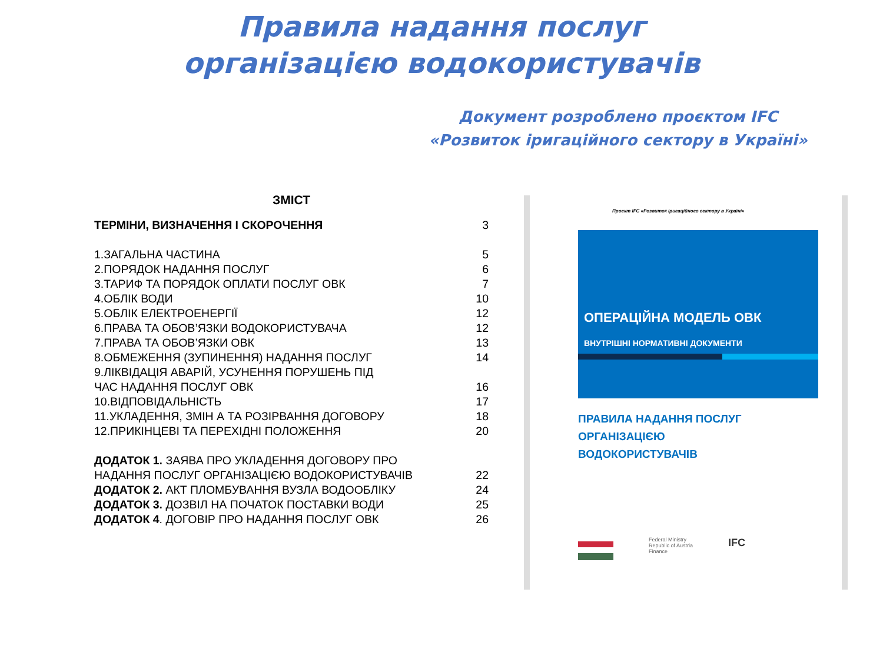Правила надання послуг організацією водокористувачів
Документ розроблено проєктом IFC
«Розвиток іригаційного сектору в Україні»
ЗМІСТ
| ТЕРМІНИ, ВИЗНАЧЕННЯ І СКОРОЧЕННЯ | 3 |
| 1.ЗАГАЛЬНА ЧАСТИНА | 5 |
| 2.ПОРЯДОК НАДАННЯ ПОСЛУГ | 6 |
| 3.ТАРИФ ТА ПОРЯДОК ОПЛАТИ ПОСЛУГ ОВК | 7 |
| 4.ОБЛІК ВОДИ | 10 |
| 5.ОБЛІК ЕЛЕКТРОЕНЕРГІЇ | 12 |
| 6.ПРАВА ТА ОБОВ’ЯЗКИ ВОДОКОРИСТУВАЧА | 12 |
| 7.ПРАВА ТА ОБОВ’ЯЗКИ ОВК | 13 |
| 8.ОБМЕЖЕННЯ (ЗУПИНЕННЯ) НАДАННЯ ПОСЛУГ | 14 |
| 9.ЛІКВІДАЦІЯ АВАРІЙ, УСУНЕННЯ ПОРУШЕНЬ ПІД ЧАС НАДАННЯ ПОСЛУГ ОВК | 16 |
| 10.ВІДПОВІДАЛЬНІСТЬ | 17 |
| 11.УКЛАДЕННЯ, ЗМІН А ТА РОЗІРВАННЯ ДОГОВОРУ | 18 |
| 12.ПРИКІНЦЕВІ ТА ПЕРЕХІДНІ ПОЛОЖЕННЯ | 20 |
| ДОДАТОК 1. ЗАЯВА ПРО УКЛАДЕННЯ ДОГОВОРУ ПРО НАДАННЯ ПОСЛУГ ОРГАНІЗАЦІЄЮ ВОДОКОРИСТУВАЧІВ | 22 |
| ДОДАТОК 2. АКТ ПЛОМБУВАННЯ ВУЗЛА ВОДООБЛІКУ | 24 |
| ДОДАТОК 3. ДОЗВІЛ НА ПОЧАТОК ПОСТАВКИ ВОДИ | 25 |
| ДОДАТОК 4 . ДОГОВІР ПРО НАДАННЯ ПОСЛУГ ОВК | 26 |
Проєкт IFC «Розвиток іригаційного сектору в Україні»
ОПЕРАЦІЙНА МОДЕЛЬ ОВК
ВНУТРІШНІ НОРМАТИВНІ ДОКУМЕНТИ
ПРАВИЛА НАДАННЯ ПОСЛУГ
ОРГАНІЗАЦІЄЮ
ВОДОКОРИСТУВАЧІВ
Federal Ministry
Republic of Austria
Finance
IFC